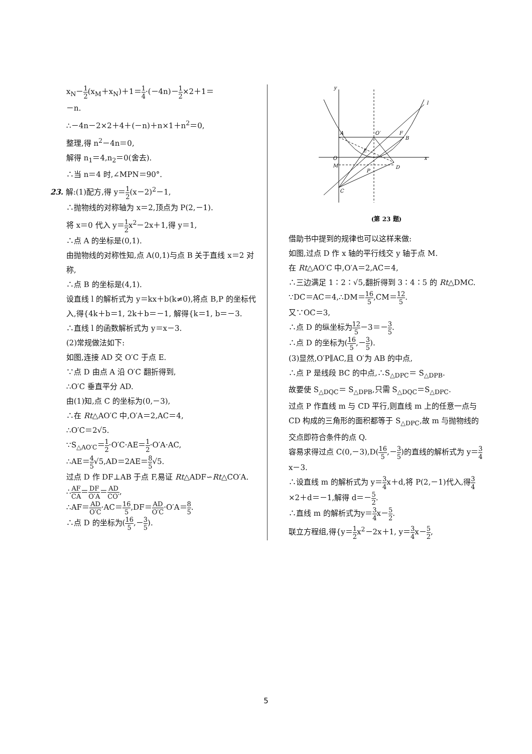x<sub>N</sub>－1 2(x<sub>M</sub>＋x<sub>N</sub>)＋1＝1 4·(－4n)－1 2×2＋1＝
－n.
∴－4n－2×2＋4＋(－n)＋n×1＋n<sup>2</sup>＝0,
整理,得 n<sup>2</sup>－4n＝0,
解得 n<sub>1</sub>＝4,n<sub>2</sub>＝0(舍去).
∴当 n＝4 时,∠MPN＝90°.
23. 解:(1)配方,得 y＝1 2(x－2)<sup>2</sup>－1,
∴抛物线的对称轴为 x＝2,顶点为 P(2,－1).
将 x＝0 代入 y＝1 2x<sup>2</sup>－2x＋1,得 y＝1,
∴点 A 的坐标是(0,1).
由抛物线的对称性知,点 A(0,1)与点 B 关于直线 x＝2 对称,
∴点 B 的坐标是(4,1).
设直线 l 的解析式为 y＝kx＋b(k≠0),将点 B,P 的坐标代入,得{4k＋b＝1, 2k＋b＝－1, 解得{k＝1, b＝－3.
∴直线 l 的函数解析式为 y＝x－3.
(2)常规做法如下:
如图,连接 AD 交 O′C 于点 E.
∵点 D 由点 A 沿 O′C 翻折得到,
∴O′C 垂直平分 AD.
由(1)知,点 C 的坐标为(0,－3),
∴在 Rt△AO′C 中,O′A＝2,AC＝4,
∴O′C＝2√5.
∵S<sub>△AO′C</sub>＝1 2·O′C·AE＝1 2·O′A·AC,
∴AE＝4 5√5,AD＝2AE＝8 5√5.
过点 D 作 DF⊥AB 于点 F,易证 Rt△ADF∽Rt△CO′A.
∴AF CA＝DF O′A＝AD CO′,
∴AF＝AD O′C·AC＝16 5,DF＝AD O′C·O′A＝8 5.
∴点 D 的坐标为(16 5,－3 5).
y
x
A
O′
F
B
O
M
D
P
E
C
l
(第 23 题)
借助书中提到的规律也可以这样来做:
如图,过点 D 作 x 轴的平行线交 y 轴于点 M.
在 Rt△AO′C 中,O′A＝2,AC＝4,
∴三边满足 1∶2∶√5,翻折得到 3∶4∶5 的 Rt△DMC.
∵DC＝AC＝4,∴DM＝16 5,CM＝12 5.
又∵OC＝3,
∴点 D 的纵坐标为12 5－3＝－3 5.
∴点 D 的坐标为(16 5,－3 5).
(3)显然,O′P∥AC,且 O′为 AB 的中点,
∴点 P 是线段 BC 的中点,∴S<sub>△DPC</sub>＝ S<sub>△DPB</sub>.
故要使 S<sub>△DQC</sub>＝ S<sub>△DPB</sub>,只需 S<sub>△DQC</sub>＝S<sub>△DPC</sub>.
过点 P 作直线 m 与 CD 平行,则直线 m 上的任意一点与 CD 构成的三角形的面积都等于 S<sub>△DPC</sub>,故 m 与抛物线的交点即符合条件的点 Q.
容易求得过点 C(0,－3),D(16 5,－3 5)的直线的解析式为 y＝3 4x－3.
∴设直线 m 的解析式为 y＝3 4x＋d,将 P(2,－1)代入,得3 4×2＋d＝－1,解得 d＝－5 2.
∴直线 m 的解析式为y＝3 4x－5 2.
联立方程组,得{y＝1 2x<sup>2</sup>－2x＋1, y＝3 4x－5 2,
5